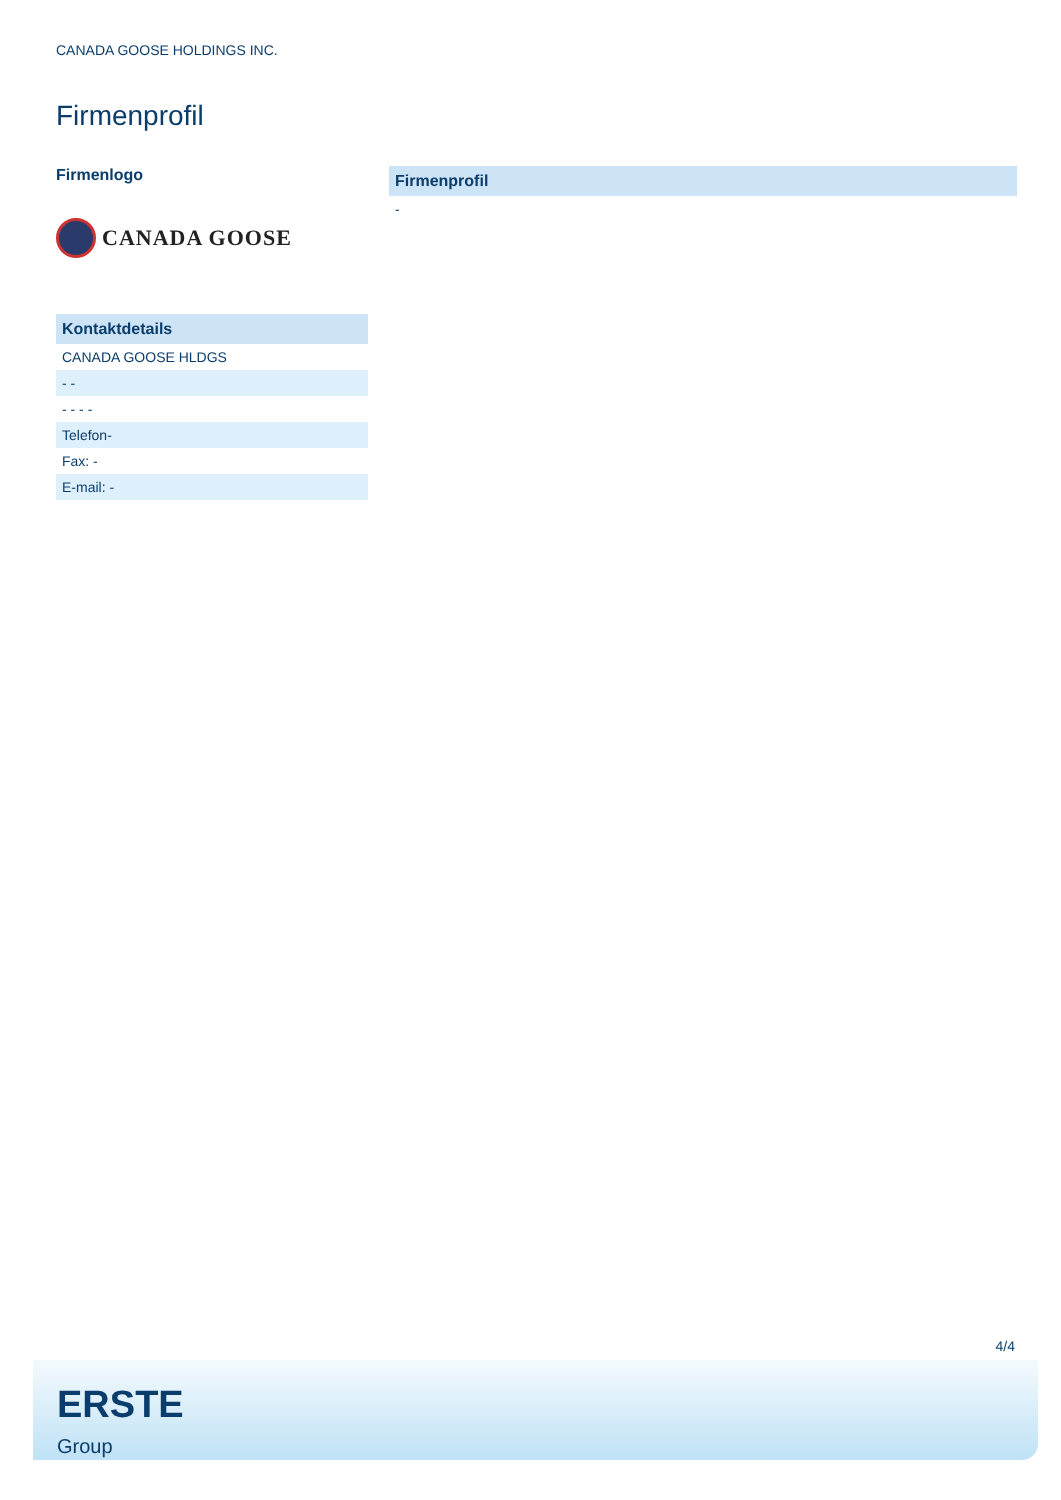CANADA GOOSE HOLDINGS INC.
Firmenprofil
Firmenlogo
CANADA GOOSE
| Kontaktdetails |
| --- |
| CANADA GOOSE HLDGS |
| - - |
| - - - - |
| Telefon- |
| Fax: - |
| E-mail: - |
| Firmenprofil |
| --- |
| - |
4/4
ERSTE
Group